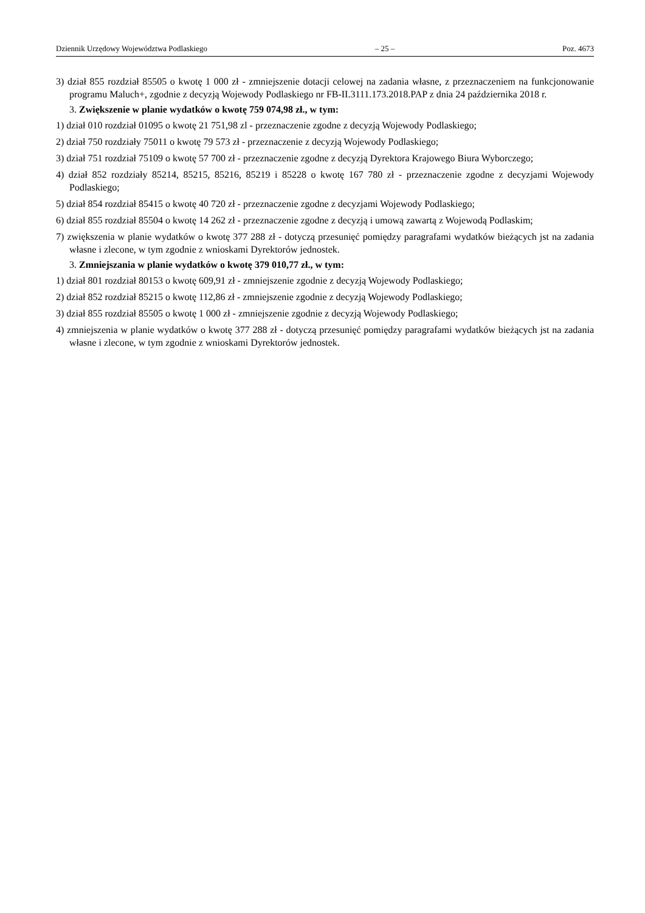Dziennik Urzędowy Województwa Podlaskiego – 25 – Poz. 4673
3) dział 855 rozdział 85505 o kwotę 1 000 zł - zmniejszenie dotacji celowej na zadania własne, z przeznaczeniem na funkcjonowanie programu Maluch+, zgodnie z decyzją Wojewody Podlaskiego nr FB-II.3111.173.2018.PAP z dnia 24 października 2018 r.
3. Zwiększenie w planie wydatków o kwotę 759 074,98 zł., w tym:
1) dział 010 rozdział 01095 o kwotę 21 751,98 zl - przeznaczenie zgodne z decyzją Wojewody Podlaskiego;
2) dział 750 rozdziały 75011 o kwotę 79 573 zł - przeznaczenie z decyzją Wojewody Podlaskiego;
3) dział 751 rozdział 75109 o kwotę 57 700 zł - przeznaczenie zgodne z decyzją Dyrektora Krajowego Biura Wyborczego;
4) dział 852 rozdziały 85214, 85215, 85216, 85219 i 85228 o kwotę 167 780 zł - przeznaczenie zgodne z decyzjami Wojewody Podlaskiego;
5) dział 854 rozdział 85415 o kwotę 40 720 zł - przeznaczenie zgodne z decyzjami Wojewody Podlaskiego;
6) dział 855 rozdział 85504 o kwotę 14 262 zł - przeznaczenie zgodne z decyzją i umową zawartą z Wojewodą Podlaskim;
7) zwiększenia w planie wydatków o kwotę 377 288 zł - dotyczą przesunięć pomiędzy paragrafami wydatków bieżących jst na zadania własne i zlecone, w tym zgodnie z wnioskami Dyrektorów jednostek.
3. Zmniejszania w planie wydatków o kwotę 379 010,77 zł., w tym:
1) dział 801 rozdział 80153 o kwotę 609,91 zł - zmniejszenie zgodnie z decyzją Wojewody Podlaskiego;
2) dział 852 rozdział 85215 o kwotę 112,86 zł - zmniejszenie zgodnie z decyzją Wojewody Podlaskiego;
3) dział 855 rozdział 85505 o kwotę 1 000 zł - zmniejszenie zgodnie z decyzją Wojewody Podlaskiego;
4) zmniejszenia w planie wydatków o kwotę 377 288 zł - dotyczą przesunięć pomiędzy paragrafami wydatków bieżących jst na zadania własne i zlecone, w tym zgodnie z wnioskami Dyrektorów jednostek.